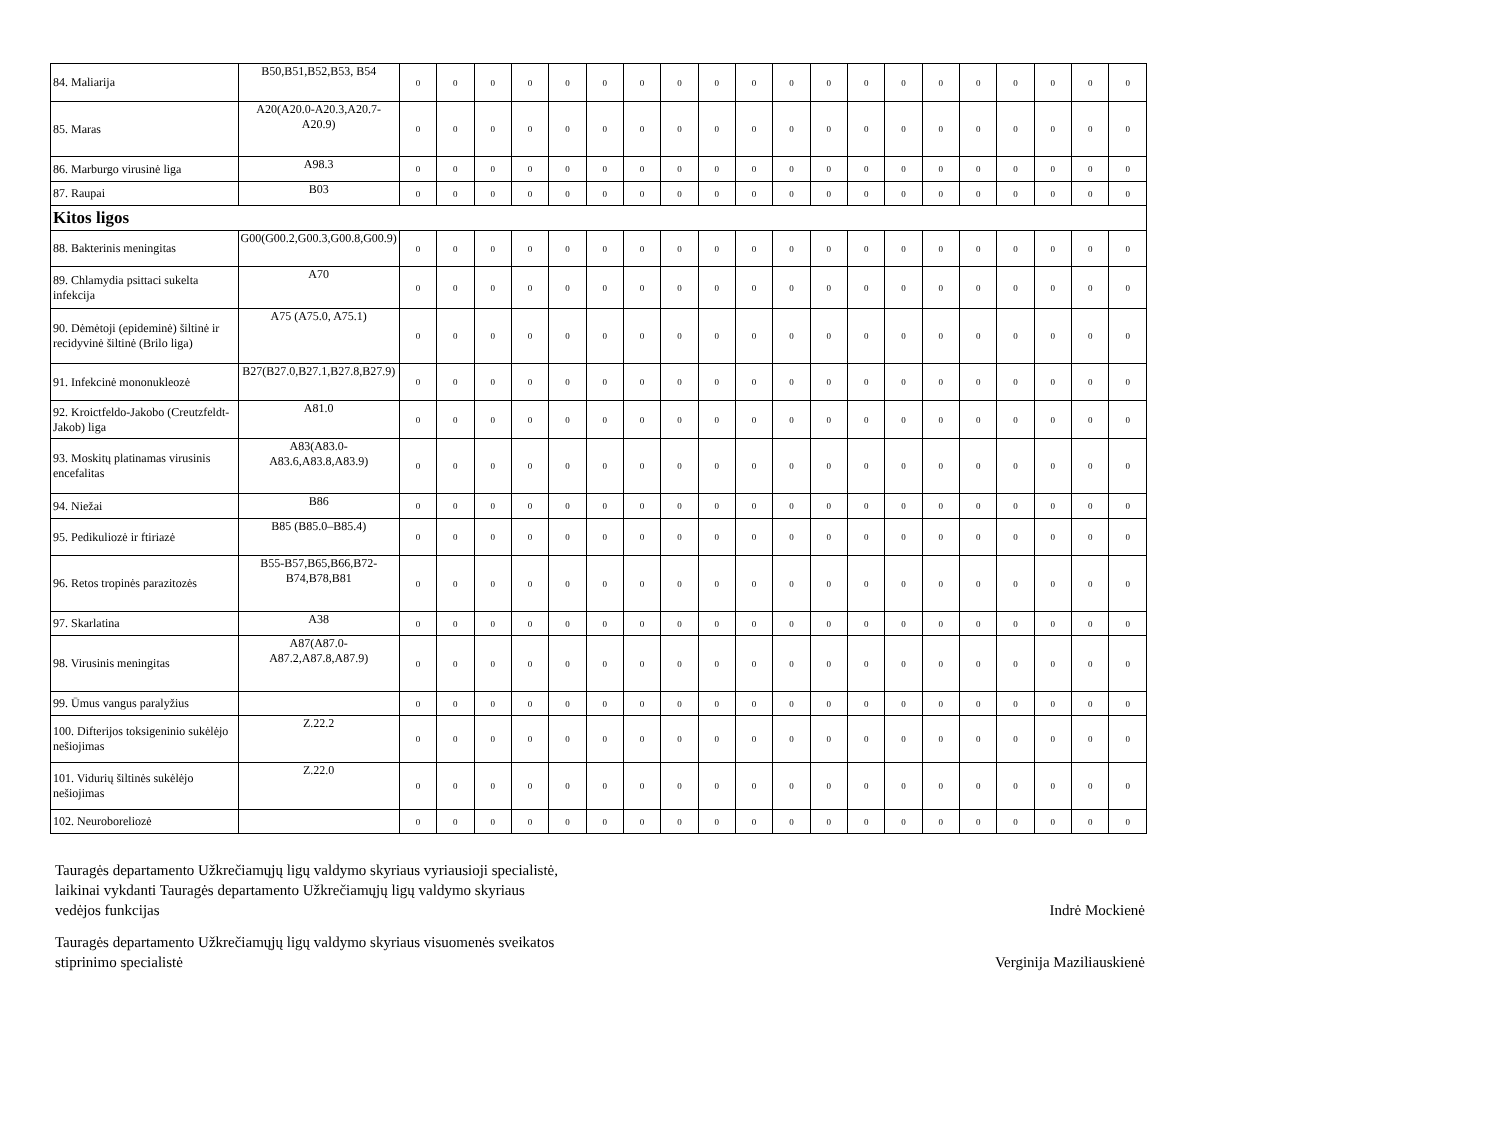| 84. Maliarija | B50,B51,B52,B53, B54 | 0 | 0 | 0 | 0 | 0 | 0 | 0 | 0 | 0 | 0 | 0 | 0 | 0 | 0 | 0 | 0 | 0 | 0 | 0 | 0 |
| 85. Maras | A20(A20.0-A20.3,A20.7-A20.9) | 0 | 0 | 0 | 0 | 0 | 0 | 0 | 0 | 0 | 0 | 0 | 0 | 0 | 0 | 0 | 0 | 0 | 0 | 0 | 0 |
| 86. Marburgo virusinė liga | A98.3 | 0 | 0 | 0 | 0 | 0 | 0 | 0 | 0 | 0 | 0 | 0 | 0 | 0 | 0 | 0 | 0 | 0 | 0 | 0 | 0 |
| 87. Raupai | B03 | 0 | 0 | 0 | 0 | 0 | 0 | 0 | 0 | 0 | 0 | 0 | 0 | 0 | 0 | 0 | 0 | 0 | 0 | 0 | 0 |
| Kitos ligos | | | | | | | | | | | | | | | | | | | | | |
| 88. Bakterinis meningitas | G00(G00.2,G00.3,G00.8,G00.9) | 0 | 0 | 0 | 0 | 0 | 0 | 0 | 0 | 0 | 0 | 0 | 0 | 0 | 0 | 0 | 0 | 0 | 0 | 0 | 0 |
| 89. Chlamydia psittaci sukelta infekcija | A70 | 0 | 0 | 0 | 0 | 0 | 0 | 0 | 0 | 0 | 0 | 0 | 0 | 0 | 0 | 0 | 0 | 0 | 0 | 0 | 0 |
| 90. Dėmėtoji (epideminė) šiltinė ir recidyvinė šiltinė (Brilo liga) | A75 (A75.0, A75.1) | 0 | 0 | 0 | 0 | 0 | 0 | 0 | 0 | 0 | 0 | 0 | 0 | 0 | 0 | 0 | 0 | 0 | 0 | 0 | 0 |
| 91. Infekcinė mononukleozė | B27(B27.0,B27.1,B27.8,B27.9) | 0 | 0 | 0 | 0 | 0 | 0 | 0 | 0 | 0 | 0 | 0 | 0 | 0 | 0 | 0 | 0 | 0 | 0 | 0 | 0 |
| 92. Kroictfeldo-Jakobo (Creutzfeldt-Jakob) liga | A81.0 | 0 | 0 | 0 | 0 | 0 | 0 | 0 | 0 | 0 | 0 | 0 | 0 | 0 | 0 | 0 | 0 | 0 | 0 | 0 | 0 |
| 93. Moskitų platinamas virusinis encefalitas | A83(A83.0-A83.6,A83.8,A83.9) | 0 | 0 | 0 | 0 | 0 | 0 | 0 | 0 | 0 | 0 | 0 | 0 | 0 | 0 | 0 | 0 | 0 | 0 | 0 | 0 |
| 94. Niežai | B86 | 0 | 0 | 0 | 0 | 0 | 0 | 0 | 0 | 0 | 0 | 0 | 0 | 0 | 0 | 0 | 0 | 0 | 0 | 0 | 0 |
| 95. Pedikuliozė ir ftiriazė | B85 (B85.0–B85.4) | 0 | 0 | 0 | 0 | 0 | 0 | 0 | 0 | 0 | 0 | 0 | 0 | 0 | 0 | 0 | 0 | 0 | 0 | 0 | 0 |
| 96. Retos tropinės parazitozės | B55-B57,B65,B66,B72-B74,B78,B81 | 0 | 0 | 0 | 0 | 0 | 0 | 0 | 0 | 0 | 0 | 0 | 0 | 0 | 0 | 0 | 0 | 0 | 0 | 0 | 0 |
| 97. Skarlatina | A38 | 0 | 0 | 0 | 0 | 0 | 0 | 0 | 0 | 0 | 0 | 0 | 0 | 0 | 0 | 0 | 0 | 0 | 0 | 0 | 0 |
| 98. Virusinis meningitas | A87(A87.0-A87.2,A87.8,A87.9) | 0 | 0 | 0 | 0 | 0 | 0 | 0 | 0 | 0 | 0 | 0 | 0 | 0 | 0 | 0 | 0 | 0 | 0 | 0 | 0 |
| 99. Ūmus vangus paralyžius | | 0 | 0 | 0 | 0 | 0 | 0 | 0 | 0 | 0 | 0 | 0 | 0 | 0 | 0 | 0 | 0 | 0 | 0 | 0 | 0 |
| 100. Difterijos toksigeninio sukėlėjo nešiojimas | Z.22.2 | 0 | 0 | 0 | 0 | 0 | 0 | 0 | 0 | 0 | 0 | 0 | 0 | 0 | 0 | 0 | 0 | 0 | 0 | 0 | 0 |
| 101. Vidurių šiltinės sukėlėjo nešiojimas | Z.22.0 | 0 | 0 | 0 | 0 | 0 | 0 | 0 | 0 | 0 | 0 | 0 | 0 | 0 | 0 | 0 | 0 | 0 | 0 | 0 | 0 |
| 102. Neuroboreliozė | | 0 | 0 | 0 | 0 | 0 | 0 | 0 | 0 | 0 | 0 | 0 | 0 | 0 | 0 | 0 | 0 | 0 | 0 | 0 | 0 |
Tauragės departamento Užkrečiamųjų ligų valdymo skyriaus vyriausioji specialistė,
laikinai vykdanti Tauragės departamento Užkrečiamųjų ligų valdymo skyriaus
vedėjos funkcijas
Indrė Mockienė
Tauragės departamento Užkrečiamųjų ligų valdymo skyriaus visuomenės sveikatos
stiprinimo specialistė
Verginija Maziliauskienė